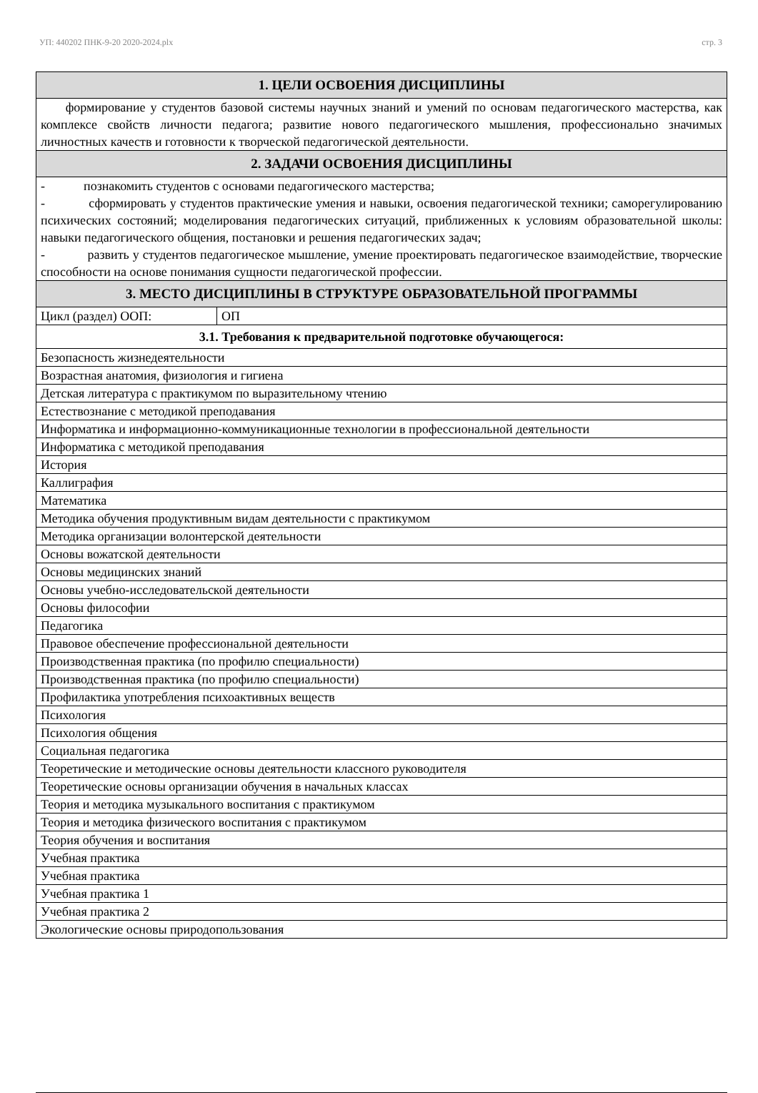УП: 440202 ПНК-9-20 2020-2024.plx стр. 3
| 1. ЦЕЛИ ОСВОЕНИЯ ДИСЦИПЛИНЫ | |
| формирование у студентов базовой системы научных знаний и умений по основам педагогического мастерства, как комплексе свойств личности педагога; развитие нового педагогического мышления, профессионально значимых личностных качеств и готовности к творческой педагогической деятельности. | |
| 2. ЗАДАЧИ ОСВОЕНИЯ ДИСЦИПЛИНЫ | |
| - познакомить студентов с основами педагогического мастерства; - сформировать у студентов практические умения и навыки, освоения педагогической техники; саморегулированию психических состояний; моделирования педагогических ситуаций, приближенных к условиям образовательной школы: навыки педагогического общения, постановки и решения педагогических задач; - развить у студентов педагогическое мышление, умение проектировать педагогическое взаимодействие, творческие способности на основе понимания сущности педагогической профессии. | |
| 3. МЕСТО ДИСЦИПЛИНЫ В СТРУКТУРЕ ОБРАЗОВАТЕЛЬНОЙ ПРОГРАММЫ | |
| Цикл (раздел) ООП: | ОП |
| 3.1. Требования к предварительной подготовке обучающегося: | |
| Безопасность жизнедеятельности | |
| Возрастная анатомия, физиология и гигиена | |
| Детская литература с практикумом по выразительному чтению | |
| Естествознание с методикой преподавания | |
| Информатика и информационно-коммуникационные технологии в профессиональной деятельности | |
| Информатика с методикой преподавания | |
| История | |
| Каллиграфия | |
| Математика | |
| Методика обучения продуктивным видам деятельности с практикумом | |
| Методика организации волонтерской деятельности | |
| Основы вожатской деятельности | |
| Основы медицинских знаний | |
| Основы учебно-исследовательской деятельности | |
| Основы философии | |
| Педагогика | |
| Правовое обеспечение профессиональной деятельности | |
| Производственная практика (по профилю специальности) | |
| Производственная практика (по профилю специальности) | |
| Профилактика употребления психоактивных веществ | |
| Психология | |
| Психология общения | |
| Социальная педагогика | |
| Теоретические и методические основы деятельности классного руководителя | |
| Теоретические основы организации обучения в начальных классах | |
| Теория и методика музыкального воспитания с практикумом | |
| Теория и методика физического воспитания с практикумом | |
| Теория обучения и воспитания | |
| Учебная практика | |
| Учебная практика | |
| Учебная практика 1 | |
| Учебная практика 2 | |
| Экологические основы природопользования | |